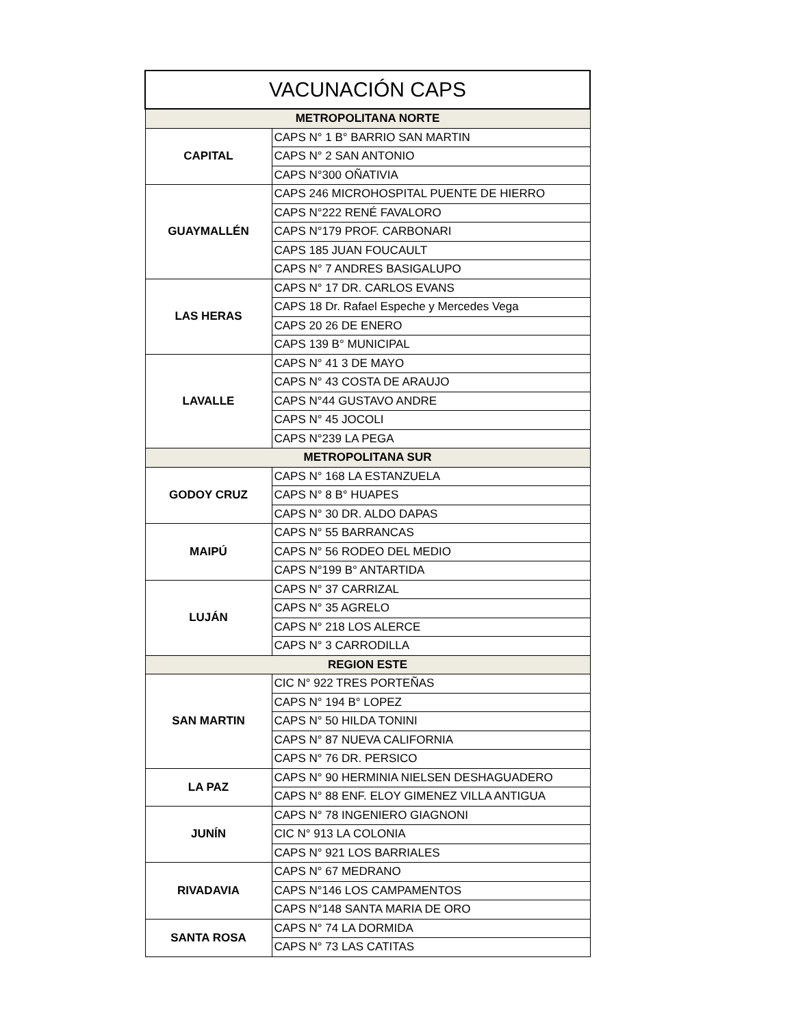| VACUNACIÓN CAPS | |
| --- | --- |
| METROPOLITANA NORTE | |
| CAPITAL | CAPS N° 1 B° BARRIO SAN MARTIN |
| | CAPS N° 2 SAN ANTONIO |
| | CAPS N°300 OÑATIVIA |
| GUAYMALLÉN | CAPS 246 MICROHOSPITAL PUENTE DE HIERRO |
| | CAPS N°222 RENÉ FAVALORO |
| | CAPS N°179 PROF. CARBONARI |
| | CAPS 185 JUAN FOUCAULT |
| | CAPS N° 7 ANDRES BASIGALUPO |
| LAS HERAS | CAPS N° 17 DR. CARLOS EVANS |
| | CAPS 18 Dr. Rafael Espeche y Mercedes Vega |
| | CAPS 20 26 DE ENERO |
| | CAPS 139 B° MUNICIPAL |
| LAVALLE | CAPS N° 41 3 DE MAYO |
| | CAPS N° 43 COSTA DE ARAUJO |
| | CAPS N°44 GUSTAVO ANDRE |
| | CAPS N° 45 JOCOLI |
| | CAPS N°239 LA PEGA |
| METROPOLITANA SUR | |
| GODOY CRUZ | CAPS N° 168 LA ESTANZUELA |
| | CAPS N° 8 B° HUAPES |
| | CAPS N° 30 DR. ALDO DAPAS |
| MAIPÚ | CAPS N° 55 BARRANCAS |
| | CAPS N° 56 RODEO DEL MEDIO |
| | CAPS N°199 B° ANTARTIDA |
| LUJÁN | CAPS N° 37 CARRIZAL |
| | CAPS N° 35 AGRELO |
| | CAPS N° 218 LOS ALERCE |
| | CAPS N° 3 CARRODILLA |
| REGION ESTE | |
| SAN MARTIN | CIC N° 922 TRES PORTEÑAS |
| | CAPS N° 194 B° LOPEZ |
| | CAPS N° 50 HILDA TONINI |
| | CAPS N° 87 NUEVA CALIFORNIA |
| | CAPS N° 76 DR. PERSICO |
| LA PAZ | CAPS N° 90 HERMINIA NIELSEN DESHAGUADERO |
| | CAPS N° 88 ENF. ELOY GIMENEZ VILLA ANTIGUA |
| JUNÍN | CAPS N° 78 INGENIERO GIAGNONI |
| | CIC N° 913 LA COLONIA |
| | CAPS N° 921 LOS BARRIALES |
| RIVADAVIA | CAPS N° 67 MEDRANO |
| | CAPS N°146 LOS CAMPAMENTOS |
| | CAPS N°148 SANTA MARIA DE ORO |
| SANTA ROSA | CAPS N° 74 LA DORMIDA |
| | CAPS N° 73 LAS CATITAS |